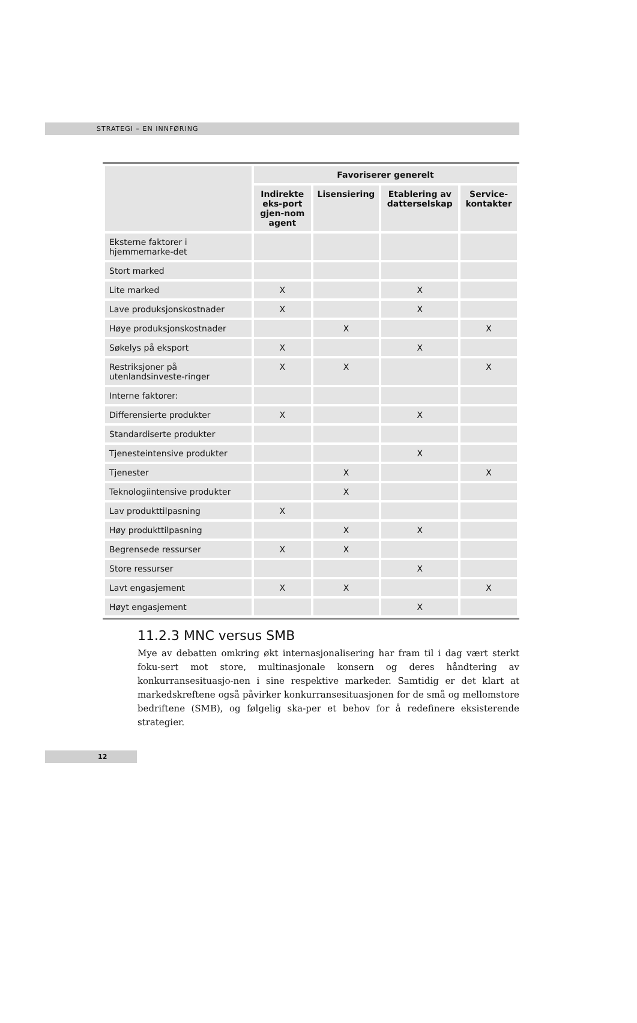STRATEGI – EN INNFØRING
| | Favoriserer generelt | | | |
| --- | --- | --- | --- | --- |
| | Indirekte eks-port gjen-nom agent | Lisensiering | Etablering av datterselskap | Service-kontakter |
| Eksterne faktorer i hjemmemarke-det | | | | |
| Stort marked | | | | |
| Lite marked | X | | X | |
| Lave produksjonskostnader | X | | X | |
| Høye produksjonskostnader | | X | | X |
| Søkelys på eksport | X | | X | |
| Restriksjoner på utenlandsinveste-ringer | X | X | | X |
| Interne faktorer: | | | | |
| Differensierte produkter | X | | X | |
| Standardiserte produkter | | | | |
| Tjenesteintensive produkter | | | X | |
| Tjenester | | X | | X |
| Teknologiintensive produkter | | X | | |
| Lav produkttilpasning | X | | | |
| Høy produkttilpasning | | X | X | |
| Begrensede ressurser | X | X | | |
| Store ressurser | | | X | |
| Lavt engasjement | X | X | | X |
| Høyt engasjement | | | X | |
11.2.3 MNC versus SMB
Mye av debatten omkring økt internasjonalisering har fram til i dag vært sterkt foku-sert mot store, multinasjonale konsern og deres håndtering av konkurransesituasjo-nen i sine respektive markeder. Samtidig er det klart at markedskreftene også påvirker konkurransesituasjonen for de små og mellomstore bedriftene (SMB), og følgelig ska-per et behov for å redefinere eksisterende strategier.
12